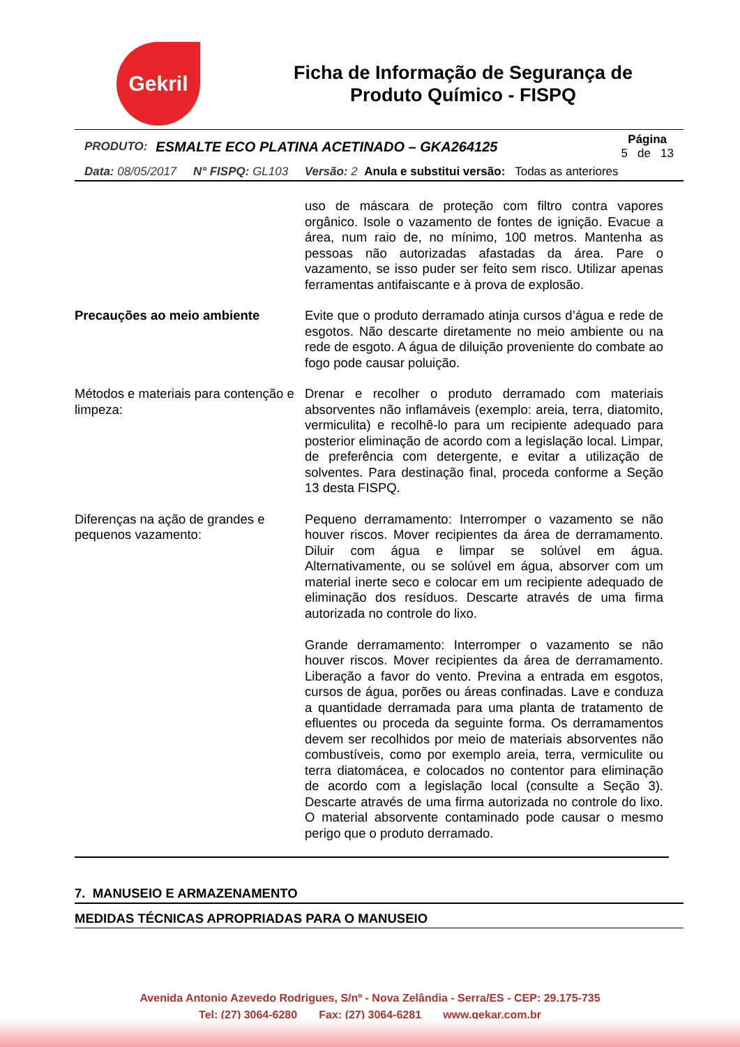Gekril
Ficha de Informação de Segurança de Produto Químico - FISPQ
PRODUTO: ESMALTE ECO PLATINA ACETINADO – GKA264125
Página
5 de 13
Data: 08/05/2017 N° FISPQ: GL103 Versão: 2 Anula e substitui versão: Todas as anteriores
| | uso de máscara de proteção com filtro contra vapores orgânico. Isole o vazamento de fontes de ignição. Evacue a área, num raio de, no mínimo, 100 metros. Mantenha as pessoas não autorizadas afastadas da área. Pare o vazamento, se isso puder ser feito sem risco. Utilizar apenas ferramentas antifaiscante e à prova de explosão. |
| Precauções ao meio ambiente | Evite que o produto derramado atinja cursos d’água e rede de esgotos. Não descarte diretamente no meio ambiente ou na rede de esgoto. A água de diluição proveniente do combate ao fogo pode causar poluição. |
| Métodos e materiais para contenção e limpeza: | Drenar e recolher o produto derramado com materiais absorventes não inflamáveis (exemplo: areia, terra, diatomito, vermiculita) e recolhê-lo para um recipiente adequado para posterior eliminação de acordo com a legislação local. Limpar, de preferência com detergente, e evitar a utilização de solventes. Para destinação final, proceda conforme a Seção 13 desta FISPQ. |
| Diferenças na ação de grandes e pequenos vazamento: | Pequeno derramamento: Interromper o vazamento se não houver riscos. Mover recipientes da área de derramamento. Diluir com água e limpar se solúvel em água. Alternativamente, ou se solúvel em água, absorver com um material inerte seco e colocar em um recipiente adequado de eliminação dos resíduos. Descarte através de uma firma autorizada no controle do lixo. Grande derramamento: Interromper o vazamento se não houver riscos. Mover recipientes da área de derramamento. Liberação a favor do vento. Previna a entrada em esgotos, cursos de água, porões ou áreas confinadas. Lave e conduza a quantidade derramada para uma planta de tratamento de efluentes ou proceda da seguinte forma. Os derramamentos devem ser recolhidos por meio de materiais absorventes não combustíveis, como por exemplo areia, terra, vermiculite ou terra diatomácea, e colocados no contentor para eliminação de acordo com a legislação local (consulte a Seção 3). Descarte através de uma firma autorizada no controle do lixo. O material absorvente contaminado pode causar o mesmo perigo que o produto derramado. |
7. MANUSEIO E ARMAZENAMENTO
MEDIDAS TÉCNICAS APROPRIADAS PARA O MANUSEIO
Avenida Antonio Azevedo Rodrigues, S/nº - Nova Zelândia - Serra/ES - CEP: 29.175-735
Tel: (27) 3064-6280 Fax: (27) 3064-6281 www.gekar.com.br